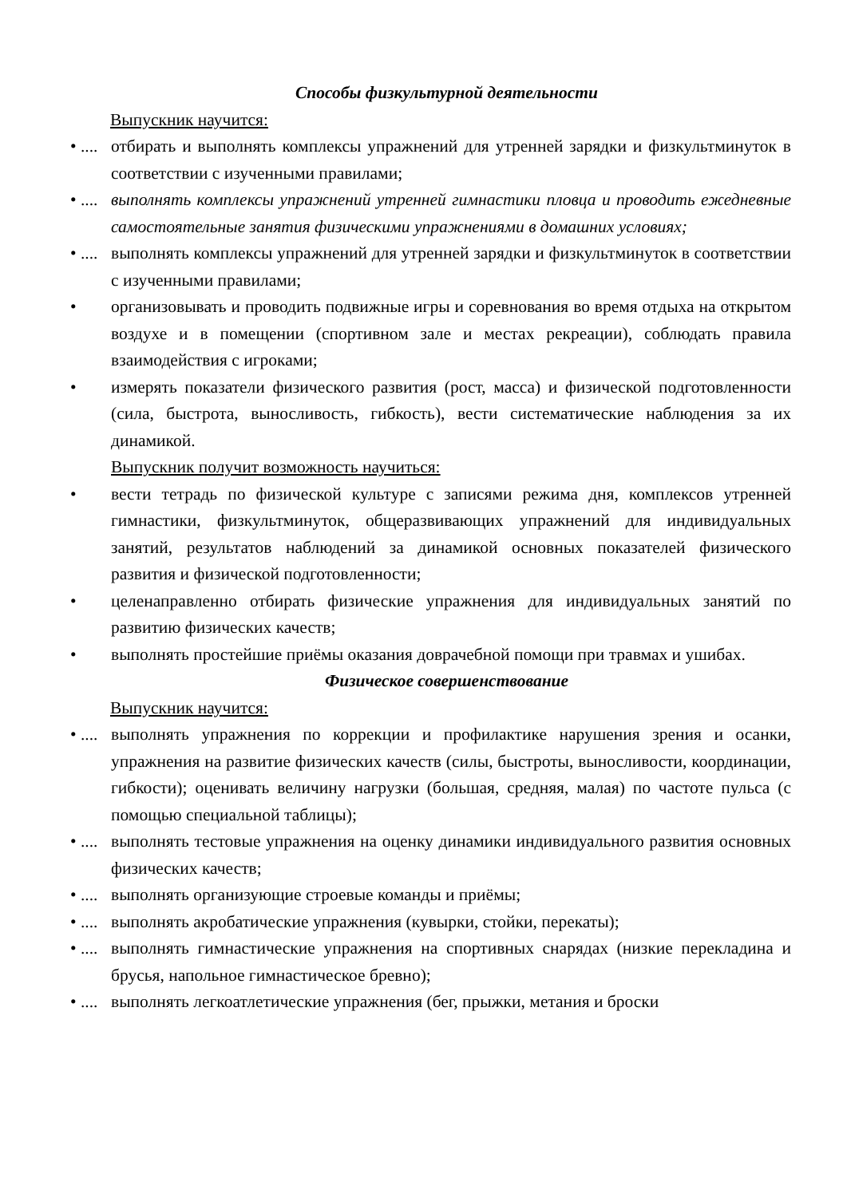Способы физкультурной деятельности
Выпускник научится:
• .... отбирать и выполнять комплексы упражнений для утренней зарядки и физкультминуток в соответствии с изученными правилами;
• .... выполнять комплексы упражнений утренней гимнастики пловца и проводить ежедневные самостоятельные занятия физическими упражнениями в домашних условиях;
• .... выполнять комплексы упражнений для утренней зарядки и физкультминуток в соответствии с изученными правилами;
• организовывать и проводить подвижные игры и соревнования во время отдыха на открытом воздухе и в помещении (спортивном зале и местах рекреации), соблюдать правила взаимодействия с игроками;
• измерять показатели физического развития (рост, масса) и физической подготовленности (сила, быстрота, выносливость, гибкость), вести систематические наблюдения за их динамикой.
Выпускник получит возможность научиться:
• вести тетрадь по физической культуре с записями режима дня, комплексов утренней гимнастики, физкультминуток, общеразвивающих упражнений для индивидуальных занятий, результатов наблюдений за динамикой основных показателей физического развития и физической подготовленности;
• целенаправленно отбирать физические упражнения для индивидуальных занятий по развитию физических качеств;
• выполнять простейшие приёмы оказания доврачебной помощи при травмах и ушибах.
Физическое совершенствование
Выпускник научится:
• .... выполнять упражнения по коррекции и профилактике нарушения зрения и осанки, упражнения на развитие физических качеств (силы, быстроты, выносливости, координации, гибкости); оценивать величину нагрузки (большая, средняя, малая) по частоте пульса (с помощью специальной таблицы);
• .... выполнять тестовые упражнения на оценку динамики индивидуального развития основных физических качеств;
• .... выполнять организующие строевые команды и приёмы;
• .... выполнять акробатические упражнения (кувырки, стойки, перекаты);
• .... выполнять гимнастические упражнения на спортивных снарядах (низкие перекладина и брусья, напольное гимнастическое бревно);
• .... выполнять легкоатлетические упражнения (бег, прыжки, метания и броски